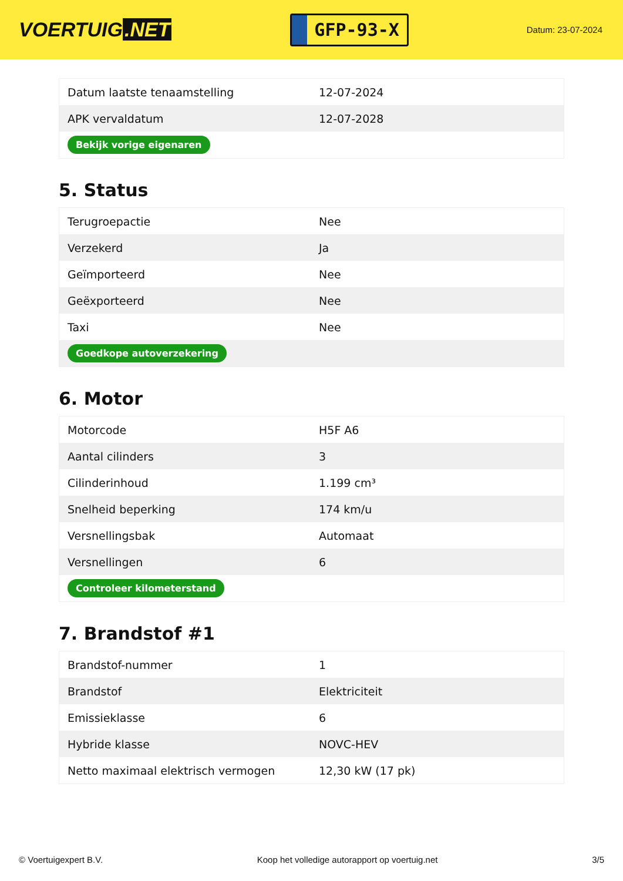VOERTUIG.NET
GFP-93-X
Datum: 23-07-2024
| Datum laatste tenaamstelling | 12-07-2024 |
| APK vervaldatum | 12-07-2028 |
| Bekijk vorige eigenaren | |
5. Status
| Terugroepactie | Nee |
| Verzekerd | Ja |
| Geïmporteerd | Nee |
| Geëxporteerd | Nee |
| Taxi | Nee |
| Goedkope autoverzekering | |
6. Motor
| Motorcode | H5F A6 |
| Aantal cilinders | 3 |
| Cilinderinhoud | 1.199 cm³ |
| Snelheid beperking | 174 km/u |
| Versnellingsbak | Automaat |
| Versnellingen | 6 |
| Controleer kilometerstand | |
7. Brandstof #1
| Brandstof-nummer | 1 |
| Brandstof | Elektriciteit |
| Emissieklasse | 6 |
| Hybride klasse | NOVC-HEV |
| Netto maximaal elektrisch vermogen | 12,30 kW (17 pk) |
© Voertuigexpert B.V. Koop het volledige autorapport op voertuig.net 3/5